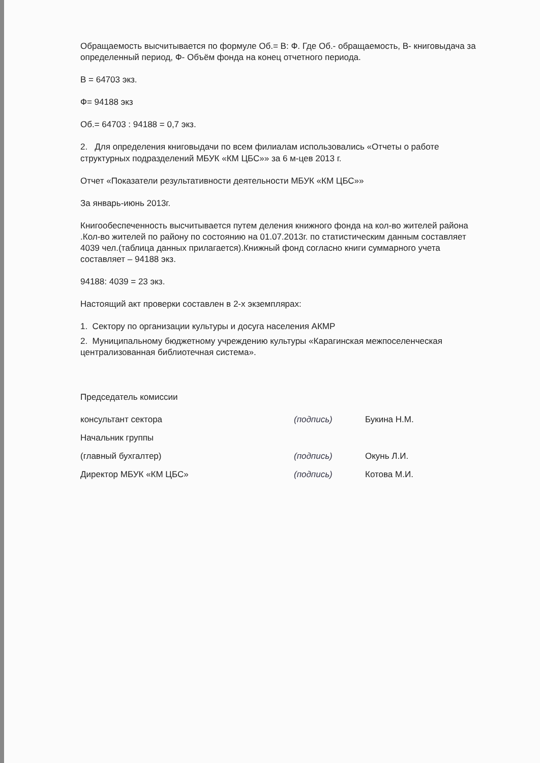Обращаемость высчитывается по формуле Об.= В: Ф. Где Об.- обращаемость, В- книговыдача за определенный период, Ф- Объём фонда на конец отчетного периода.
В = 64703 экз.
Ф= 94188 экз
Об.= 64703 : 94188 = 0,7 экз.
2. Для определения книговыдачи по всем филиалам использовались «Отчеты о работе структурных подразделений МБУК «КМ ЦБС»» за 6 м-цев 2013 г.
Отчет «Показатели результативности деятельности МБУК «КМ ЦБС»»
За январь-июнь 2013г.
Книгообеспеченность высчитывается путем деления книжного фонда на кол-во жителей района .Кол-во жителей по району по состоянию на 01.07.2013г. по статистическим данным составляет 4039 чел.(таблица данных прилагается).Книжный фонд согласно книги суммарного учета составляет – 94188 экз.
94188: 4039 = 23 экз.
Настоящий акт проверки составлен в 2-х экземплярах:
1. Сектору по организации культуры и досуга населения АКМР
2. Муниципальному бюджетному учреждению культуры «Карагинская межпоселенческая централизованная библиотечная система».
Председатель комиссии
консультант сектора (подпись) Букина Н.М.
Начальник группы
(главный бухгалтер) (подпись) Окунь Л.И.
Директор МБУК «КМ ЦБС» (подпись) Котова М.И.